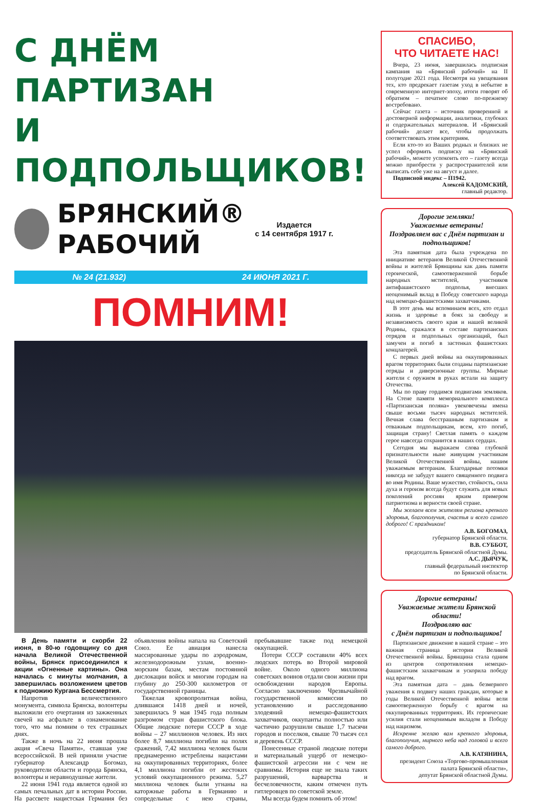С ДНЁМ ПАРТИЗАН
И ПОДПОЛЬЩИКОВ!
БРЯНСКИЙ®
РАБОЧИЙ
Издается
с 14 сентября 1917 г.
№ 24 (21.932) 24 ИЮНЯ 2021 Г.
ПОМНИМ!
В День памяти и скорби 22 июня, в 80-ю годовщину со дня начала Великой Отечественной войны, Брянск присоединился к акции «Огненные картины». Она началась с минуты молчания, а завершилась возложением цветов к подножию Кургана Бессмертия.
Напротив величественного монумента, символа Брянска, волонтеры выложили его очертания из зажженных свечей на асфальте в ознаменование того, что мы помним о тех страшных днях.
Также в ночь на 22 июня прошла акция «Свеча Памяти», ставшая уже всероссийской. В ней приняли участие губернатор Александр Богомаз, руководители области и города Брянска, волонтеры и неравнодушные жители.
22 июня 1941 года является одной из самых печальных дат в истории России. На рассвете нацистская Германия без объявления войны напала на Советский Союз. Ее авиация нанесла массированные удары по аэродромам, железнодорожным узлам, военно-морским базам, местам постоянной дислокации войск и многим городам на глубину до 250-300 километров от государственной границы.
Тяжелая кровопролитная война, длившаяся 1418 дней и ночей, завершилась 9 мая 1945 года полным разгромом стран фашистского блока. Общие людские потери СССР в ходе войны – 27 миллионов человек. Из них более 8,7 миллиона погибли на полях сражений, 7,42 миллиона человек были преднамеренно истреблены нацистами на оккупированных территориях, более 4,1 миллиона погибли от жестоких условий оккупационного режима. 5,27 миллиона человек были угнаны на каторжные работы в Германию и сопредельные с нею страны, пребывавшие также под немецкой оккупацией.
Потери СССР составили 40% всех людских потерь во Второй мировой войне. Около одного миллиона советских воинов отдали свои жизни при освобождении народов Европы. Согласно заключению Чрезвычайной государственной комиссии по установлению и расследованию злодеяний немецко-фашистских захватчиков, оккупанты полностью или частично разрушили свыше 1,7 тысячи городов и поселков, свыше 70 тысяч сел и деревень СССР.
Понесенные страной людские потери и материальный ущерб от немецко-фашистской агрессии ни с чем не сравнимы. История еще не знала таких разрушений, варварства и бесчеловечности, каким отмечен путь гитлеровцев по советской земле.
Мы всегда будем помнить об этом!
СПАСИБО,
ЧТО ЧИТАЕТЕ НАС!
Вчера, 23 июня, завершилась подписная кампания на «Брянский рабочий» на II полугодие 2021 года. Несмотря на увещевания тех, кто предрекает газетам уход в небытие в современную интернет-эпоху, итоги говорят об обратном – печатное слово по-прежнему востребовано.
Сейчас газета – источник проверенной и достоверной информации, аналитики, глубоких и содержательных материалов. И «Брянский рабочий» делает все, чтобы продолжать соответствовать этим критериям.
Если кто-то из Ваших родных и близких не успел оформить подписку на «Брянский рабочий», можете успокоить его – газету всегда можно приобрести у распространителей или выписать себе уже на август и далее.
Подписной индекс – П1942.
Алексей КАДОМСКИЙ,
главный редактор.
Дорогие земляки!
Уважаемые ветераны!
Поздравляем вас с Днём партизан и подпольщиков!
Эта памятная дата была учреждена по инициативе ветеранов Великой Отечественной войны и жителей Брянщины как дань памяти героической, самоотверженной борьбе народных мстителей, участников антифашистского подполья, внесших неоценимый вклад в Победу советского народа над немецко-фашистскими захватчиками.
В этот день мы вспоминаем всех, кто отдал жизнь и здоровье в боях за свободу и независимость своего края и нашей великой Родины, сражался в составе партизанских отрядов и подпольных организаций, был замучен и погиб в застенках фашистских концлагерей.
С первых дней войны на оккупированных врагом территориях были созданы партизанские отряды и диверсионные группы. Мирные жители с оружием в руках встали на защиту Отечества.
Мы по праву гордимся подвигами земляков. На Стене памяти мемориального комплекса «Партизанская поляна» увековечены имена свыше восьми тысяч народных мстителей. Вечная слава бесстрашным партизанам и отважным подпольщикам, всем, кто погиб, защищая страну! Светлая память о каждом герое навсегда сохранится в наших сердцах.
Сегодня мы выражаем слова глубокой признательности ныне живущим участникам Великой Отечественной войны, нашим уважаемым ветеранам. Благодарные потомки никогда не забудут вашего священного подвига во имя Родины. Ваше мужество, стойкость, сила духа и героизм всегда будут служить для новых поколений россиян ярким примером патриотизма и верности своей стране.
Мы желаем всем жителям региона крепкого здоровья, благополучия, счастья и всего самого доброго! С праздником!
А.В. БОГОМАЗ,
губернатор Брянской области.
В.В. СУББОТ,
председатель Брянской областной Думы.
А.С. ДЬЯЧУК,
главный федеральный инспектор
по Брянской области.
Дорогие ветераны!
Уважаемые жители Брянской области!
Поздравляю вас
с Днём партизан и подпольщиков!
Партизанское движение в нашей стране – это важная страница истории Великой Отечественной войны. Брянщина стала одним из центров сопротивления немецко-фашистским захватчикам и ускорила победу над врагом.
Эта памятная дата – дань безмерного уважения к подвигу наших граждан, которые в годы Великой Отечественной войны вели самоотверженную борьбу с врагом на оккупированных территориях. Их героические усилия стали неоценимым вкладом в Победу над нацизмом.
Искренне желаю вам крепкого здоровья, благополучия, мирного неба над головой и всего самого доброго.
А.В. КАТЯНИНА,
президент Союза «Торгово-промышленная палата Брянской области»,
депутат Брянской областной Думы.